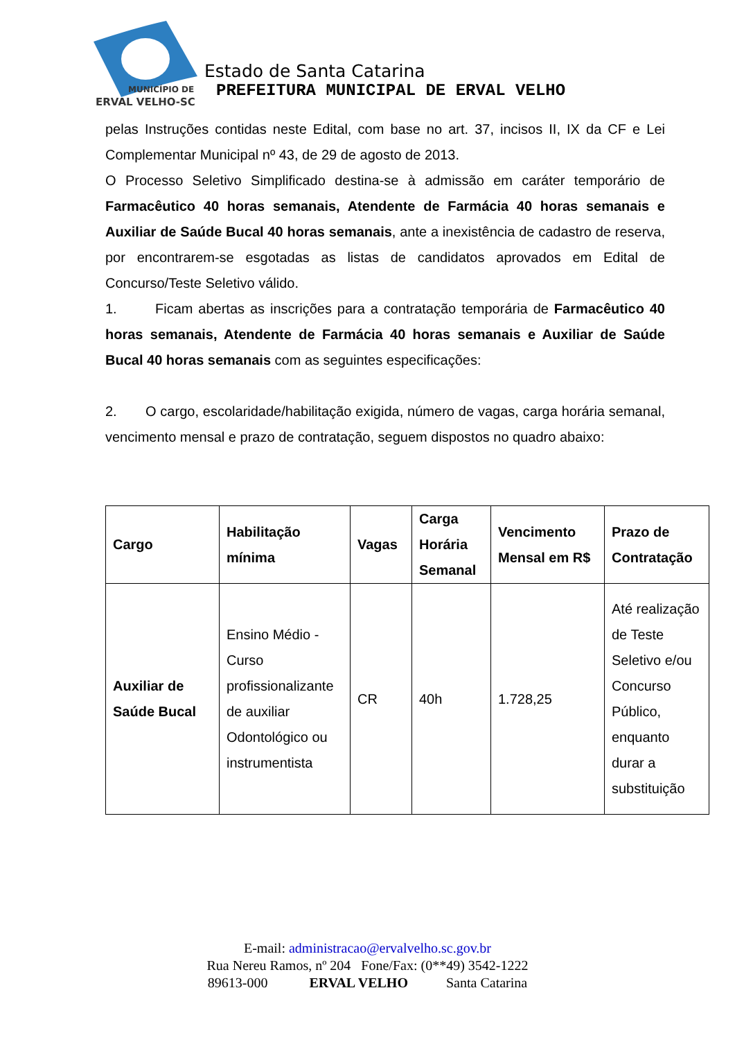MUNICÍPIO DE
ERVAL VELHO-SC
Estado de Santa Catarina
PREFEITURA MUNICIPAL DE ERVAL VELHO
pelas Instruções contidas neste Edital, com base no art. 37, incisos II, IX da CF e Lei Complementar Municipal nº 43, de 29 de agosto de 2013.
O Processo Seletivo Simplificado destina-se à admissão em caráter temporário de Farmacêutico 40 horas semanais, Atendente de Farmácia 40 horas semanais e Auxiliar de Saúde Bucal 40 horas semanais, ante a inexistência de cadastro de reserva, por encontrarem-se esgotadas as listas de candidatos aprovados em Edital de Concurso/Teste Seletivo válido.
1. Ficam abertas as inscrições para a contratação temporária de Farmacêutico 40 horas semanais, Atendente de Farmácia 40 horas semanais e Auxiliar de Saúde Bucal 40 horas semanais com as seguintes especificações:
2. O cargo, escolaridade/habilitação exigida, número de vagas, carga horária semanal, vencimento mensal e prazo de contratação, seguem dispostos no quadro abaixo:
| Cargo | Habilitação mínima | Vagas | Carga Horária Semanal | Vencimento Mensal em R$ | Prazo de Contratação |
| --- | --- | --- | --- | --- | --- |
| Auxiliar de Saúde Bucal | Ensino Médio - Curso profissionalizante de auxiliar Odontológico ou instrumentista | CR | 40h | 1.728,25 | Até realização de Teste Seletivo e/ou Concurso Público, enquanto durar a substituição |
E-mail: administracao@ervalvelho.sc.gov.br
Rua Nereu Ramos, nº 204 Fone/Fax: (0**49) 3542-1222
89613-000 ERVAL VELHO Santa Catarina